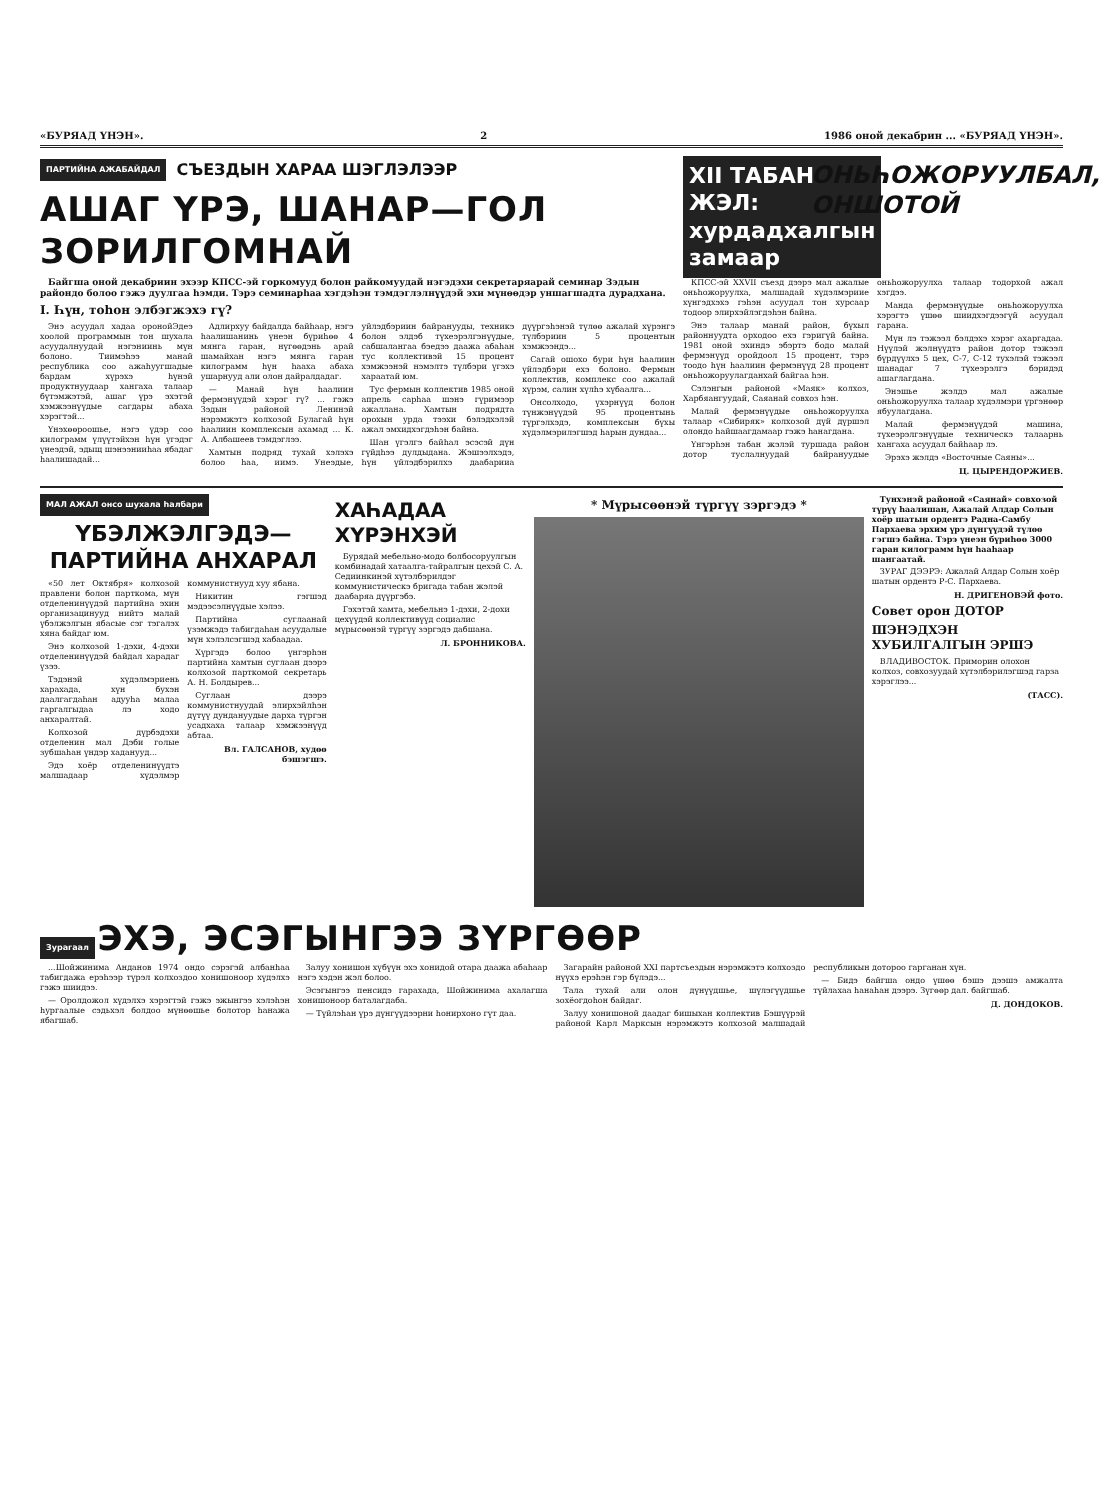«БУРЯАД ҮНЭН». 2 1986 оной декабрин ... «БУРЯАД ҮНЭН».
ПАРТИЙНА АЖАБАЙДАЛ
СЪЕЗДЫН ХАРАА ШЭГЛЭЛЭЭР
АШАГ ҮРЭ, ШАНАР—ГОЛ ЗОРИЛГОМНАЙ
Байгша оной декабриин эхээр КПСС-эй горкомууд болон райкомуудай нэгэдэхи секретаряарай семинар Зэдын райондо болоо гэжэ дуулгаа hэмди. Тэрэ семинарhаа хэгдэhэн тэмдэглэлнүүдэй эхи мүнөөдэр уншагшадта дурадхана.
I. Һүн, тоһон элбэгжэхэ гү?
Энэ асуудал хадаа оронойЭдеэ хоолой программын тон шухала асуудалнуудай нэгэниинь мүн болоно. Тиимэhээ манай республика соо ажаhуугшадые бардам хүрэхэ hүнэй продуктнуудаар хангаха талаар бүтэмжэтэй, ашаг үрэ эхэтэй хэмжээнүүдые сагдары абаха хэрэгтэй...
Үнэхөөроошье, нэгэ үдэр соо килограмм үлүүтэйхэн hүн үгэдэг үнеэдэй, эдыщ шэнээнииhаа ябадаг hаалишадай...
Адлирхуу байдалда байhаар, нэгэ hаалишанинь үнеэн бүриhөө 4 мянга гаран, нүгөөдэнь арай шамайхан нэгэ мянга гаран килограмм hүн hааха абаха ушарнууд али олон дайралдадаг.
— Манай hүн hаалиин фермэнүүдэй хэрэг гү? ... гэжэ Зэдын районой Ленинэй нэрэмжэтэ колхозой Булагай hүн hаалиин комплексын ахамад ... К. А. Албашеев тэмдэглээ.
Хамтын подряд тухай хэлэхэ болоо hаа, иимэ. Унеэдые, уйлэдбэриин байранууды, техникэ болон элдэб түхеэрэлгэнүүдые, сабшалангаа бэедээ даажа абаhан тус коллективэй 15 процент хэмжээнэй нэмэлтэ түлбэри үгэхэ хараатай юм.
Тус фермын коллектив 1985 оной апрель сарhаа шэнэ гүримээр ажаллана. Хамтын подрядта орохын урда тээхи бэлэдхэлэй ажал эмхидхэгдэhэн байна.
Шан үгэлгэ байhал эсэсэй дүн гүйдhээ дулдыдана. Жэшээлхэдэ, hүн үйлэдбэрилхэ даабарииа дүүргэhэнэй түлөө ажалай хүрэнгэ түлбэриин 5 процентын хэмжээндэ...
Сагай ошохо бури hүн hаалиин үйлэдбэри ехэ болоно. Фермын коллектив, комплекс соо ажалай хүрэм, салин хүлhэ хүбаалга...
Онсолходо, үхэрнүүд болон түнжэнүүдэй 95 процентынь түргэлхэдэ, комплексын бүхы хүдэлмэрилэгшэд hарын дундаа...
XII ТАБАН ЖЭЛ: хурдадхалгын замаар
ОНЬҺОЖОРУУЛБАЛ, ОНШОТОЙ
КПСС-эй XXVII съезд дээрэ мал ажалые оньhожоруулха, малшадай хүдэлмэриие хүнгэдхэхэ гэhэн асуудал тон хурсаар тодоор элирхэйлэгдэhэн байна.
Энэ талаар манай район, бүхыл районнуудта орходоо ехэ гэригүй байна. 1981 оной эхиндэ эбэртэ бодо малай фермэнүүд оройдоол 15 процент, тэрэ тоодо hүн hаалиин фермэнүүд 28 процент оньhожоруулагданхай байгаа hэн.
Сэлэнгын районой «Маяк» колхоз, Харбяангуудай, Саяанай совхоз hэн.
Малай фермэнүүдые оньhожоруулха талаар «Сибиряк» колхозой дүй дүршэл олондо hайшаагдамаар гэжэ hанагдана.
Үнгэрhэн табан жэлэй туршада район дотор туслалнуудай байрануудые оньhожоруулха талаар тодорхой ажал хэгдээ.
Манда фермэнүүдые оньhожоруулха хэрэгтэ үшөө шиидхэгдээгүй асуудал гарана.
Мүн лэ тэжээл бэлдэхэ хэрэг ахаргадаа. Нүүлэй жэлнүүдтэ район дотор тэжээл бүрдүүлхэ 5 цех, С-7, С-12 тухэлэй тэжээл шанадаг 7 түхеэрэлгэ бэридэд ашаглагдана.
Энэшье жэлдэ мал ажалые оньhожоруулха талаар хүдэлмэри үргэнөөр ябуулагдана.
Малай фермэнүүдэй машина, түхеэрэлгэнүүдые техническэ талаарнь хангаха асуудал байhаар лэ.
Эрэхэ жэлдэ «Восточные Саяны»...
Ц. ЦЫРЕНДОРЖИЕВ.
МАЛ АЖАЛ онсо шухала hалбари
ҮБЭЛЖЭЛГЭДЭ— ПАРТИЙНА АНХАРАЛ
«50 лет Октября» колхозой правлени болон парткома, мүн отделенинүүдэй партийна эхин организацинууд нийтэ малай үбэлжэлгын ябасые сэг тэгалэх хяна байдаг юм.
Энэ колхозой 1-дэхи, 4-дэхи отделенинүүдэй байдал харадаг үзээ.
Тэдэнэй хүдэлмэриень харахада, хүн бухэн даалгагдаhан адууhа малаа гаргалгыдаа лэ ходо анхаралтай.
Колхозой дүрбэдэхи отделенин мал Дэби голые зубшаhан үндэр хаданууд...
Эдэ хоёр отделенинүүдтэ малшадаар хүдэлмэр коммунистнууд хуу ябана.
Никитин гэгшэд мэдээсэлнүүдые хэлээ.
Партийна суглаанай үзэмжэдэ табигдаhан асуудалые мүн хэлэлсэгшэд хабаадаа.
Хүргэдэ болоо үнгэрhэн партийна хамтын суглаан дээрэ колхозой парткомой секретарь А. Н. Болдырев...
Суглаан дээрэ коммунистнуудай элирхэйлhэн дүтүү дундануудые дарха түргэн усадхаха талаар хэмжээнүүд абтаа.
Вл. ГАЛСАНОВ, худөө бэшэгшэ.
ХАҺАДАА ХҮРЭНХЭЙ
Бурядай мебельно-модо болбосоруулгын комбинадай хатаалга-тайралгын цехэй С. А. Седиинкинэй хүтэлбэрилдэг коммунистическэ бригада табан жэлэй даабаряа дүүргэбэ.
Гэхэтэй хамта, мебельнэ 1-дэхи, 2-дохи цехүүдэй коллективүүд социалис мүрысөөнэй түргүү зэргэдэ дабшана.
Л. БРОННИКОВА.
* Мүрысөөнэй түргүү зэргэдэ *
Тунхэнэй районой «Саянай» совхозой түрүү hаалишан, Ажалай Алдар Солын хоёр шатын ордентэ Радна-Самбу Пархаева эрхим үрэ дүнгүүдэй түлөө гэгшэ байна. Тэрэ үнеэн бүриhөө 3000 гаран килограмм hүн hааhаар шангаатай.
ЗУРАГ ДЭЭРЭ: Ажалай Алдар Солын хоёр шатын ордентэ Р-С. Пархаева.
Н. ДРИГЕНОВЭЙ фото.
Совет орон ДОТОР
ШЭНЭДХЭН ХУБИЛГАЛГЫН ЭРШЭ
ВЛАДИВОСТОК. Приморин олохон колхоз, совхозуудай хүтэлбэрилэгшэд гарза хэрэглээ...
(ТАСС).
Зурагаал
ЭХЭ, ЭСЭГЫНГЭЭ ЗҮРГӨӨР
...Шойжинима Анданов 1974 ондо сэрэгэй албанhаа табигдажа ерэhээр түрэл колхоздоо хонишоноор хүдэлхэ гэжэ шиидээ.
— Оролдожол хүдэлхэ хэрэгтэй гэжэ эжынгээ хэлэhэн hургаалые сэдьхэл болдоо мүнөөшье болотор hанажа ябагшаб.
Залуу хонишон хүбүүн эхэ хонидой отара даажа абаhаар нэгэ хэдэн жэл болоо.
Эсэгынгээ пенсидэ гарахада, Шойжинима ахалагша хонишоноор баталагдаба.
— Түйлэhан үрэ дүнгүүдээрни hонирхоно гүт даа.
Загарайн районой XXI партсъездын нэрэмжэтэ колхоздо нүүхэ ерэhэн гэр бүлэдэ...
Тала тухай али олон дүнүүдшье, шүлэгүүдшье зохёогдоhон байдаг.
Залуу хонишоной даадаг бишыхан коллектив Бэшүүрэй районой Карл Марксын нэрэмжэтэ колхозой малшадай республикын дотороо гарганан хүн.
— Бидэ байгша ондо үшөө бэшэ дээшэ амжалта түйлахаа hанаhан дээрэ. Зүгөөр дал. байгшаб.
Д. ДОНДОКОВ.